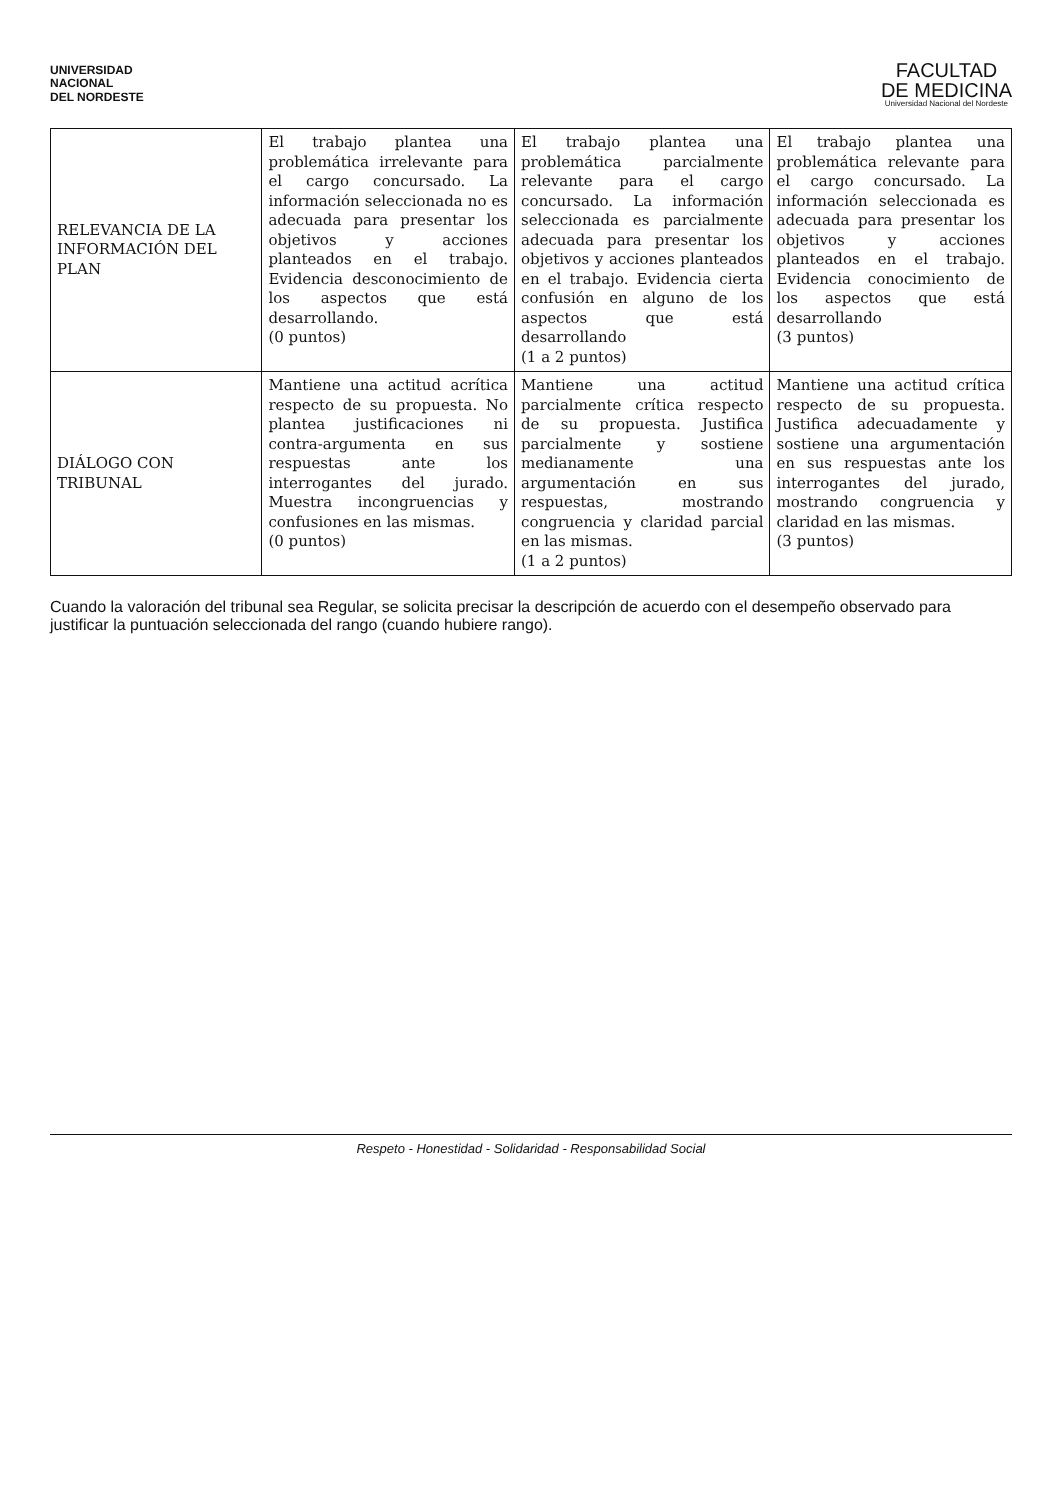UNIVERSIDAD
NACIONAL
DEL NORDESTE
FACULTAD
DE MEDICINA
Universidad Nacional del Nordeste
| RELEVANCIA DE LA INFORMACIÓN DEL PLAN | El trabajo plantea una problemática irrelevante para el cargo concursado. La información seleccionada no es adecuada para presentar los objetivos y acciones planteados en el trabajo. Evidencia desconocimiento de los aspectos que está desarrollando. (0 puntos) | El trabajo plantea una problemática parcialmente relevante para el cargo concursado. La información seleccionada es parcialmente adecuada para presentar los objetivos y acciones planteados en el trabajo. Evidencia cierta confusión en alguno de los aspectos que está desarrollando (1 a 2 puntos) | El trabajo plantea una problemática relevante para el cargo concursado. La información seleccionada es adecuada para presentar los objetivos y acciones planteados en el trabajo. Evidencia conocimiento de los aspectos que está desarrollando (3 puntos) |
| DIÁLOGO CON TRIBUNAL | Mantiene una actitud acrítica respecto de su propuesta. No plantea justificaciones ni contra-argumenta en sus respuestas ante los interrogantes del jurado. Muestra incongruencias y confusiones en las mismas. (0 puntos) | Mantiene una actitud parcialmente crítica respecto de su propuesta. Justifica parcialmente y sostiene medianamente una argumentación en sus respuestas, mostrando congruencia y claridad parcial en las mismas. (1 a 2 puntos) | Mantiene una actitud crítica respecto de su propuesta. Justifica adecuadamente y sostiene una argumentación en sus respuestas ante los interrogantes del jurado, mostrando congruencia y claridad en las mismas. (3 puntos) |
Cuando la valoración del tribunal sea Regular, se solicita precisar la descripción de acuerdo con el desempeño observado para justificar la puntuación seleccionada del rango (cuando hubiere rango).
Respeto - Honestidad - Solidaridad - Responsabilidad Social